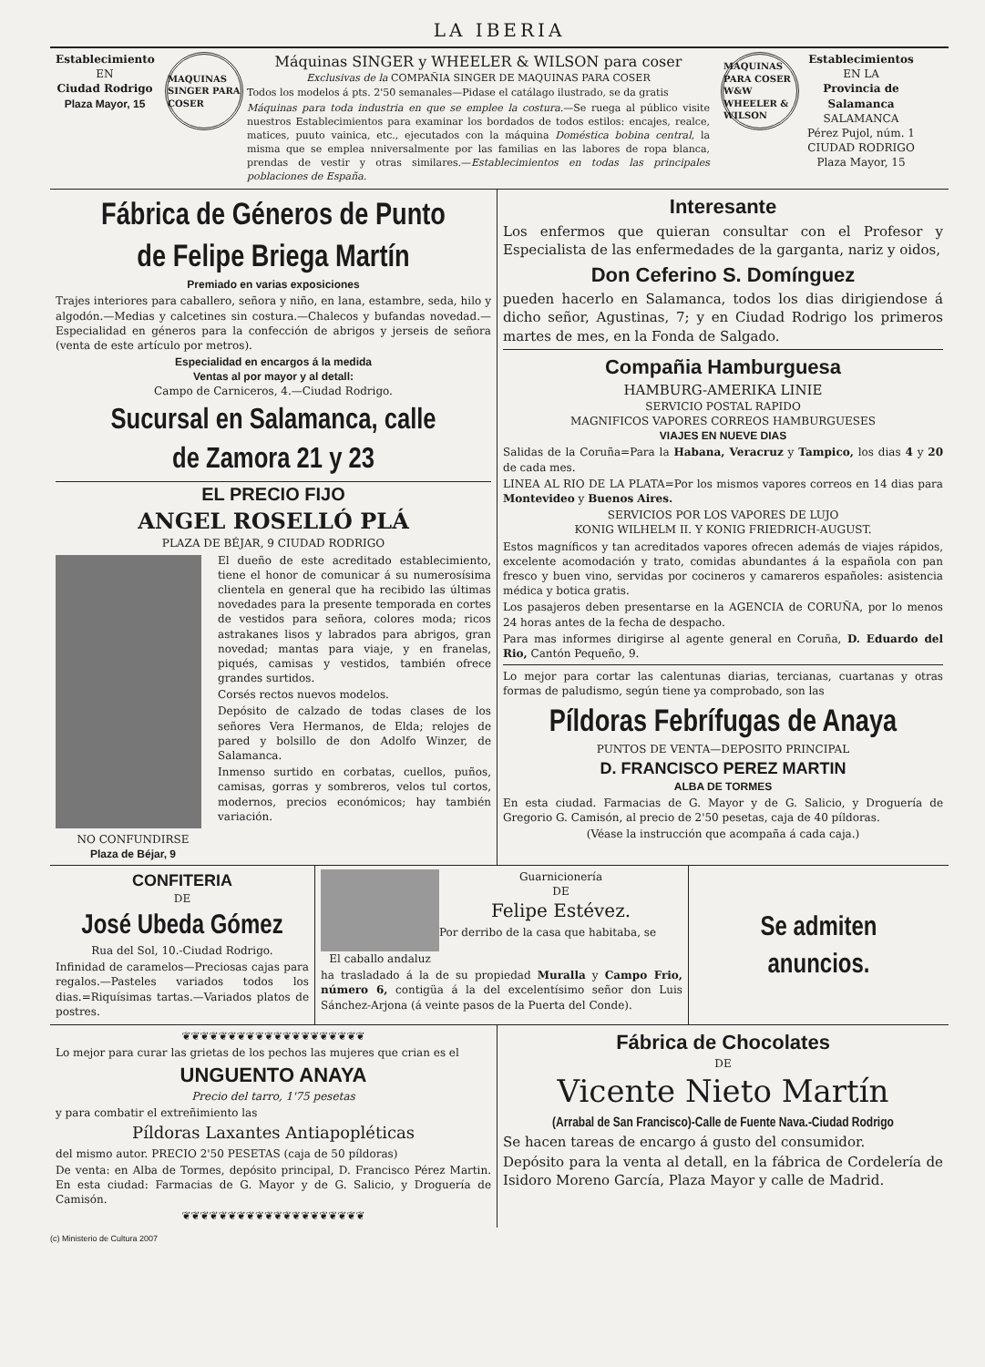LA IBERIA
Establecimiento
EN
Ciudad Rodrigo
Plaza Mayor, 15
MAQUINAS SINGER PARA COSER
Máquinas SINGER y WHEELER & WILSON para coser
Exclusivas de la COMPAÑIA SINGER DE MAQUINAS PARA COSER
Todos los modelos á pts. 2'50 semanales—Pidase el catálago ilustrado, se da gratis
Máquinas para toda industria en que se emplee la costura.—Se ruega al público visite nuestros Establecimientos para examinar los bordados de todos estilos: encajes, realce, matices, puuto vainica, etc., ejecutados con la máquina Doméstica bobina central, la misma que se emplea nniversalmente por las familias en las labores de ropa blanca, prendas de vestir y otras similares.—Establecimientos en todas las principales poblaciones de España.
MAQUINAS PARA COSER W&W WHEELER & WILSON
Establecimientos
EN LA
Provincia de Salamanca
SALAMANCA
Pérez Pujol, núm. 1
CIUDAD RODRIGO
Plaza Mayor, 15
Fábrica de Géneros de Punto de Felipe Briega Martín
Premiado en varias exposiciones
Trajes interiores para caballero, señora y niño, en lana, estambre, seda, hilo y algodón.—Medias y calcetines sin costura.—Chalecos y bufandas novedad.—Especialidad en géneros para la confección de abrigos y jerseis de señora (venta de este artículo por metros).
Especialidad en encargos á la medida
Ventas al por mayor y al detall:
Campo de Carniceros, 4.—Ciudad Rodrigo.
Sucursal en Salamanca, calle de Zamora 21 y 23
EL PRECIO FIJO
ANGEL ROSELLÓ PLÁ
PLAZA DE BÉJAR, 9 CIUDAD RODRIGO
NO CONFUNDIRSE
Plaza de Béjar, 9
El dueño de este acreditado establecimiento, tiene el honor de comunicar á su numerosísima clientela en general que ha recibido las últimas novedades para la presente temporada en cortes de vestidos para señora, colores moda; ricos astrakanes lisos y labrados para abrigos, gran novedad; mantas para viaje, y en franelas, piqués, camisas y vestidos, también ofrece grandes surtidos.
Corsés rectos nuevos modelos.
Depósito de calzado de todas clases de los señores Vera Hermanos, de Elda; relojes de pared y bolsillo de don Adolfo Winzer, de Salamanca.
Inmenso surtido en corbatas, cuellos, puños, camisas, gorras y sombreros, velos tul cortos, modernos, precios económicos; hay también variación.
Interesante
Los enfermos que quieran consultar con el Profesor y Especialista de las enfermedades de la garganta, nariz y oidos,
Don Ceferino S. Domínguez
pueden hacerlo en Salamanca, todos los dias dirigiendose á dicho señor, Agustinas, 7; y en Ciudad Rodrigo los primeros martes de mes, en la Fonda de Salgado.
Compañia Hamburguesa
HAMBURG-AMERIKA LINIE
SERVICIO POSTAL RAPIDO
MAGNIFICOS VAPORES CORREOS HAMBURGUESES
VIAJES EN NUEVE DIAS
Salidas de la Coruña=Para la Habana, Veracruz y Tampico, los dias 4 y 20 de cada mes.
LINEA AL RIO DE LA PLATA=Por los mismos vapores correos en 14 dias para Montevideo y Buenos Aires.
SERVICIOS POR LOS VAPORES DE LUJO
KONIG WILHELM II. Y KONIG FRIEDRICH-AUGUST.
Estos magníficos y tan acreditados vapores ofrecen además de viajes rápidos, excelente acomodación y trato, comidas abundantes á la española con pan fresco y buen vino, servidas por cocineros y camareros españoles: asistencia médica y botica gratis.
Los pasajeros deben presentarse en la AGENCIA de CORUÑA, por lo menos 24 horas antes de la fecha de despacho.
Para mas informes dirigirse al agente general en Coruña, D. Eduardo del Rio, Cantón Pequeño, 9.
Lo mejor para cortar las calentunas diarias, tercianas, cuartanas y otras formas de paludismo, según tiene ya comprobado, son las
Píldoras Febrífugas de Anaya
PUNTOS DE VENTA—DEPOSITO PRINCIPAL
D. FRANCISCO PEREZ MARTIN
ALBA DE TORMES
En esta ciudad. Farmacias de G. Mayor y de G. Salicio, y Droguería de Gregorio G. Camisón, al precio de 2'50 pesetas, caja de 40 píldoras.
(Véase la instrucción que acompaña á cada caja.)
CONFITERIA
DE
José Ubeda Gómez
Rua del Sol, 10.-Ciudad Rodrigo.
Infinidad de caramelos—Preciosas cajas para regalos.—Pasteles variados todos los dias.=Riquísimas tartas.—Variados platos de postres.
El caballo andaluz Guarnicionería
DE
Felipe Estévez.
Por derribo de la casa que habitaba, se
ha trasladado á la de su propiedad Muralla y Campo Frio, número 6, contigüa á la del excelentísimo señor don Luis Sánchez-Arjona (á veinte pasos de la Puerta del Conde).
Se admiten anuncios.
❦❦❦❦❦❦❦❦❦❦❦❦❦❦❦❦❦❦❦❦
Lo mejor para curar las grietas de los pechos las mujeres que crian es el
UNGUENTO ANAYA
Precio del tarro, 1'75 pesetas
y para combatir el extreñimiento las
Píldoras Laxantes Antiapopléticas
del mismo autor. PRECIO 2'50 PESETAS (caja de 50 píldoras)
De venta: en Alba de Tormes, depósito principal, D. Francisco Pérez Martin. En esta ciudad: Farmacias de G. Mayor y de G. Salicio, y Droguería de Camisón.
❦❦❦❦❦❦❦❦❦❦❦❦❦❦❦❦❦❦❦❦
Fábrica de Chocolates
DE
Vicente Nieto Martín
(Arrabal de San Francisco)-Calle de Fuente Nava.-Ciudad Rodrigo
Se hacen tareas de encargo á gusto del consumidor.
Depósito para la venta al detall, en la fábrica de Cordelería de Isidoro Moreno García, Plaza Mayor y calle de Madrid.
(c) Ministerio de Cultura 2007